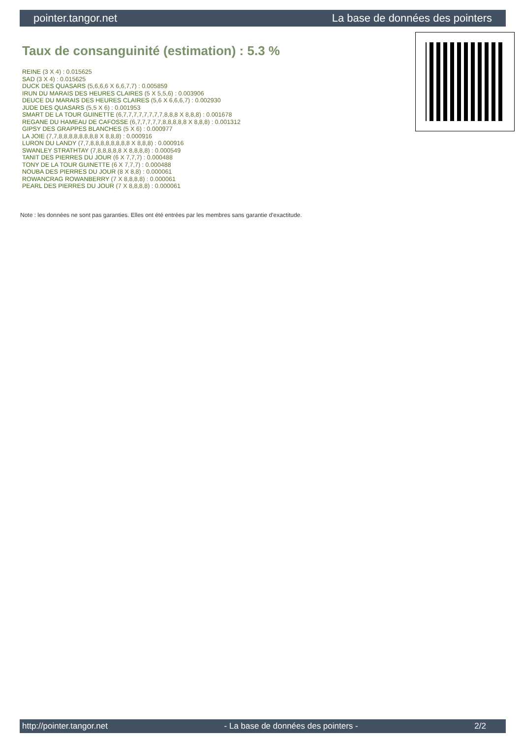pointer.tangor.net La base de données des pointers
Taux de consanguinité (estimation) : 5.3 %
REINE (3 X 4) : 0.015625
SAD (3 X 4) : 0.015625
DUCK DES QUASARS (5,6,6,6 X 6,6,7,7) : 0.005859
IRUN DU MARAIS DES HEURES CLAIRES (5 X 5,5,6) : 0.003906
DEUCE DU MARAIS DES HEURES CLAIRES (5,6 X 6,6,6,7) : 0.002930
JUDE DES QUASARS (5,5 X 6) : 0.001953
SMART DE LA TOUR GUINETTE (6,7,7,7,7,7,7,7,7,8,8,8 X 8,8,8) : 0.001678
REGANE DU HAMEAU DE CAFOSSE (6,7,7,7,7,7,8,8,8,8,8 X 8,8,8) : 0.001312
GIPSY DES GRAPPES BLANCHES (5 X 6) : 0.000977
LA JOIE (7,7,8,8,8,8,8,8,8,8 X 8,8,8) : 0.000916
LURON DU LANDY (7,7,8,8,8,8,8,8,8,8 X 8,8,8) : 0.000916
SWANLEY STRATHTAY (7,8,8,8,8,8 X 8,8,8,8) : 0.000549
TANIT DES PIERRES DU JOUR (6 X 7,7,7) : 0.000488
TONY DE LA TOUR GUINETTE (6 X 7,7,7) : 0.000488
NOUBA DES PIERRES DU JOUR (8 X 8,8) : 0.000061
ROWANCRAG ROWANBERRY (7 X 8,8,8,8) : 0.000061
PEARL DES PIERRES DU JOUR (7 X 8,8,8,8) : 0.000061
Note : les données ne sont pas garanties. Elles ont été entrées par les membres sans garantie d'exactitude.
http://pointer.tangor.net - La base de données des pointers - 2/2